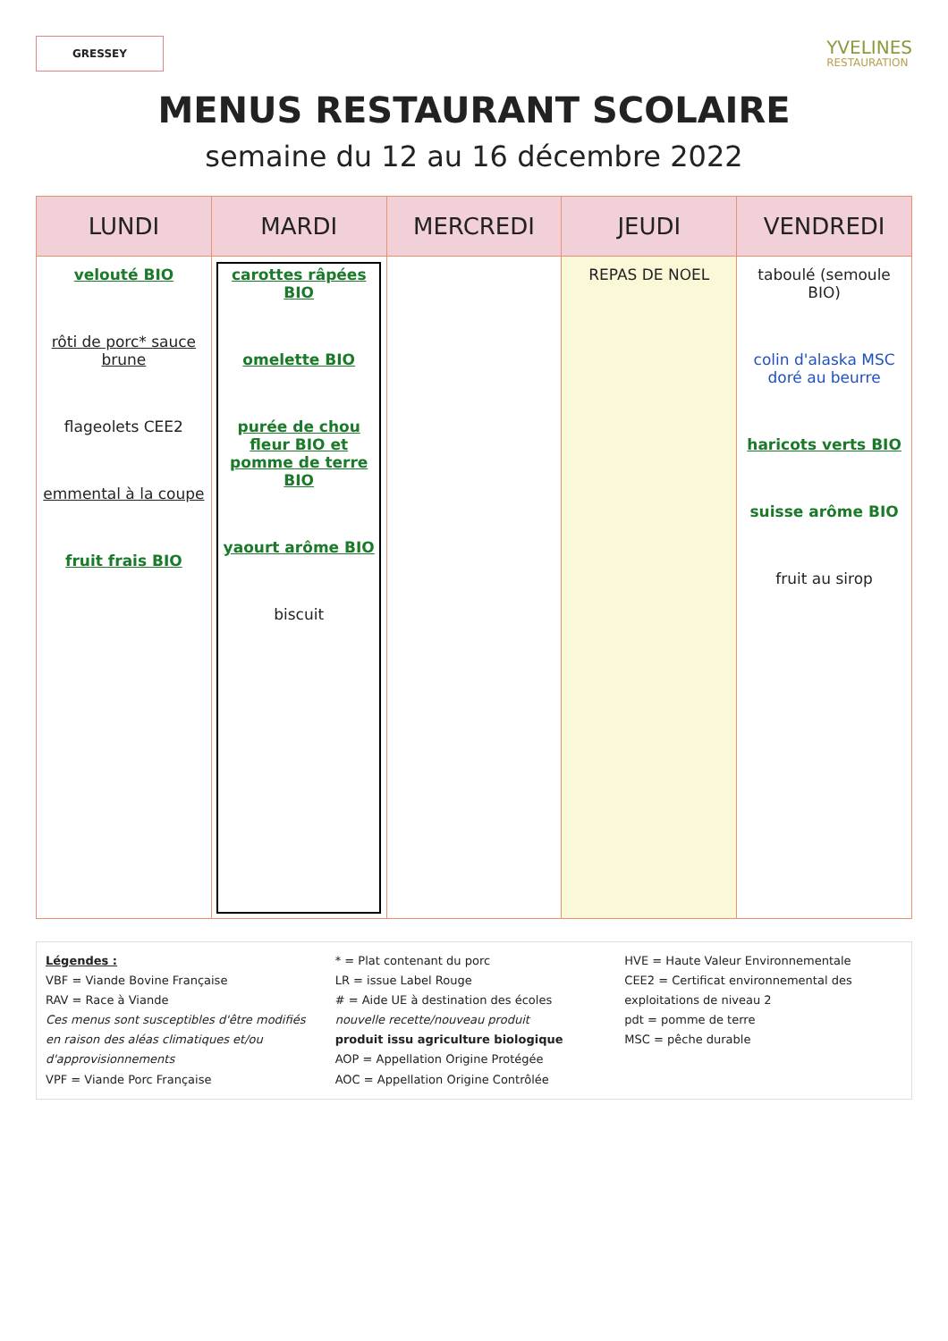GRESSEY
YVELINES
RESTAURATION
MENUS RESTAURANT SCOLAIRE
semaine du 12 au 16 décembre 2022
| LUNDI | MARDI | MERCREDI | JEUDI | VENDREDI |
| --- | --- | --- | --- | --- |
| velouté BIO rôti de porc* sauce brune flageolets CEE2 emmental à la coupe fruit frais BIO | carottes râpées BIO omelette BIO purée de chou fleur BIO et pomme de terre BIO yaourt arôme BIO biscuit | | REPAS DE NOEL | taboulé (semoule BIO) colin d'alaska MSC doré au beurre haricots verts BIO suisse arôme BIO fruit au sirop |
Légendes :
VBF = Viande Bovine Française
RAV = Race à Viande
Ces menus sont susceptibles d'être modifiés en raison des aléas climatiques et/ou d'approvisionnements
VPF = Viande Porc Française
* = Plat contenant du porc
LR = issue Label Rouge
# = Aide UE à destination des écoles
nouvelle recette/nouveau produit
produit issu agriculture biologique
AOP = Appellation Origine Protégée
AOC = Appellation Origine Contrôlée
HVE = Haute Valeur Environnementale
CEE2 = Certificat environnemental des exploitations de niveau 2
pdt = pomme de terre
MSC = pêche durable